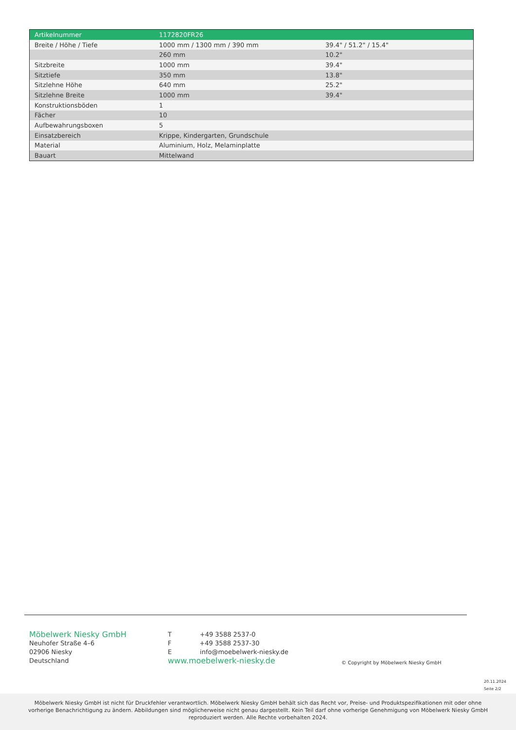| Artikelnummer | 1172820FR26 | |
| Breite / Höhe / Tiefe | 1000 mm / 1300 mm / 390 mm | 39.4" / 51.2" / 15.4" |
| | 260 mm | 10.2" |
| Sitzbreite | 1000 mm | 39.4" |
| Sitztiefe | 350 mm | 13.8" |
| Sitzlehne Höhe | 640 mm | 25.2" |
| Sitzlehne Breite | 1000 mm | 39.4" |
| Konstruktionsböden | 1 | |
| Fächer | 10 | |
| Aufbewahrungsboxen | 5 | |
| Einsatzbereich | Krippe, Kindergarten, Grundschule | |
| Material | Aluminium, Holz, Melaminplatte | |
| Bauart | Mittelwand | |
Möbelwerk Niesky GmbH
Neuhofer Straße 4–6
02906 Niesky
Deutschland
T +49 3588 2537-0
F +49 3588 2537-30
E info@moebelwerk-niesky.de
www.moebelwerk-niesky.de
© Copyright by Möbelwerk Niesky GmbH
20.11.2024
Seite 2/2
Möbelwerk Niesky GmbH ist nicht für Druckfehler verantwortlich. Möbelwerk Niesky GmbH behält sich das Recht vor, Preise- und Produktspezifikationen mit oder ohne vorherige Benachrichtigung zu ändern. Abbildungen sind möglicherweise nicht genau dargestellt. Kein Teil darf ohne vorherige Genehmigung von Möbelwerk Niesky GmbH reproduziert werden. Alle Rechte vorbehalten 2024.